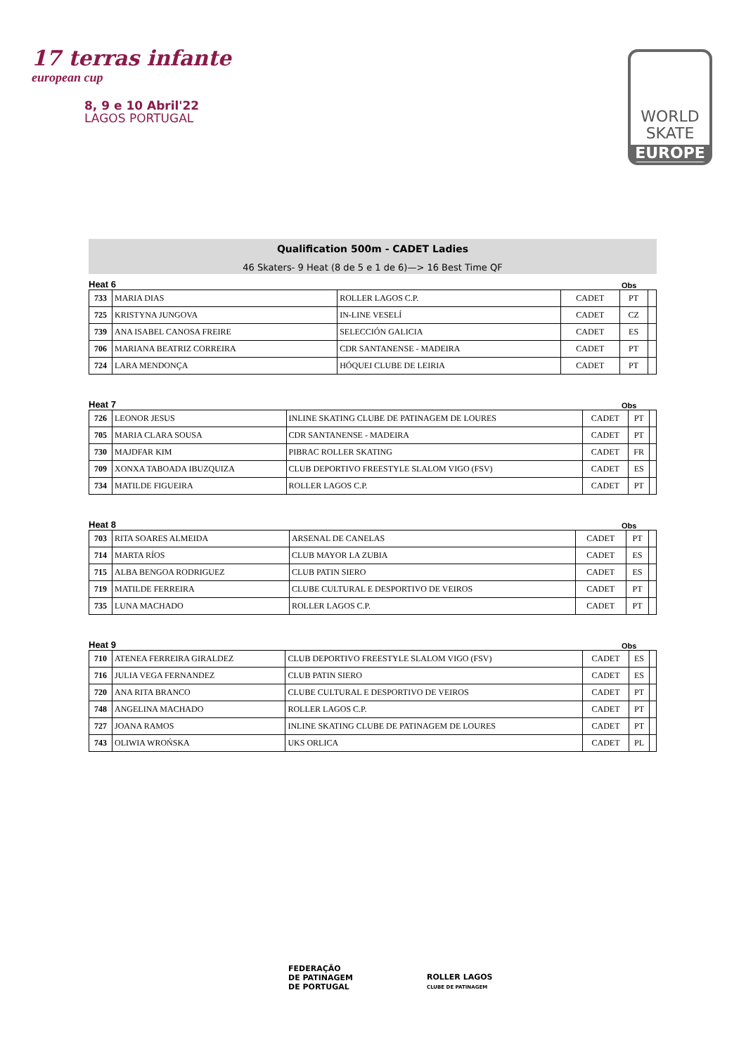17 terras infante
european cup
8, 9 e 10 Abril'22
LAGOS PORTUGAL
WORLD
SKATE
EUROPE
Qualification 500m - CADET Ladies
46 Skaters- 9 Heat (8 de 5 e 1 de 6)—> 16 Best Time QF
Heat 6 Obs
| 733 | MARIA DIAS | ROLLER LAGOS C.P. | CADET | PT | |
| 725 | KRISTYNA JUNGOVA | IN-LINE VESELÍ | CADET | CZ | |
| 739 | ANA ISABEL CANOSA FREIRE | SELECCIÓN GALICIA | CADET | ES | |
| 706 | MARIANA BEATRIZ CORREIRA | CDR SANTANENSE - MADEIRA | CADET | PT | |
| 724 | LARA MENDONÇA | HÓQUEI CLUBE DE LEIRIA | CADET | PT | |
Heat 7 Obs
| 726 | LEONOR JESUS | INLINE SKATING CLUBE DE PATINAGEM DE LOURES | CADET | PT | |
| 705 | MARIA CLARA SOUSA | CDR SANTANENSE - MADEIRA | CADET | PT | |
| 730 | MAJDFAR KIM | PIBRAC ROLLER SKATING | CADET | FR | |
| 709 | XONXA TABOADA IBUZQUIZA | CLUB DEPORTIVO FREESTYLE SLALOM VIGO (FSV) | CADET | ES | |
| 734 | MATILDE FIGUEIRA | ROLLER LAGOS C.P. | CADET | PT | |
Heat 8 Obs
| 703 | RITA SOARES ALMEIDA | ARSENAL DE CANELAS | CADET | PT | |
| 714 | MARTA RÍOS | CLUB MAYOR LA ZUBIA | CADET | ES | |
| 715 | ALBA BENGOA RODRIGUEZ | CLUB PATIN SIERO | CADET | ES | |
| 719 | MATILDE FERREIRA | CLUBE CULTURAL E DESPORTIVO DE VEIROS | CADET | PT | |
| 735 | LUNA MACHADO | ROLLER LAGOS C.P. | CADET | PT | |
Heat 9 Obs
| 710 | ATENEA FERREIRA GIRALDEZ | CLUB DEPORTIVO FREESTYLE SLALOM VIGO (FSV) | CADET | ES | |
| 716 | JULIA VEGA FERNANDEZ | CLUB PATIN SIERO | CADET | ES | |
| 720 | ANA RITA BRANCO | CLUBE CULTURAL E DESPORTIVO DE VEIROS | CADET | PT | |
| 748 | ANGELINA MACHADO | ROLLER LAGOS C.P. | CADET | PT | |
| 727 | JOANA RAMOS | INLINE SKATING CLUBE DE PATINAGEM DE LOURES | CADET | PT | |
| 743 | OLIWIA WROŃSKA | UKS ORLICA | CADET | PL | |
FEDERAÇÃO
DE PATINAGEM
DE PORTUGAL
ROLLER LAGOS
CLUBE DE PATINAGEM